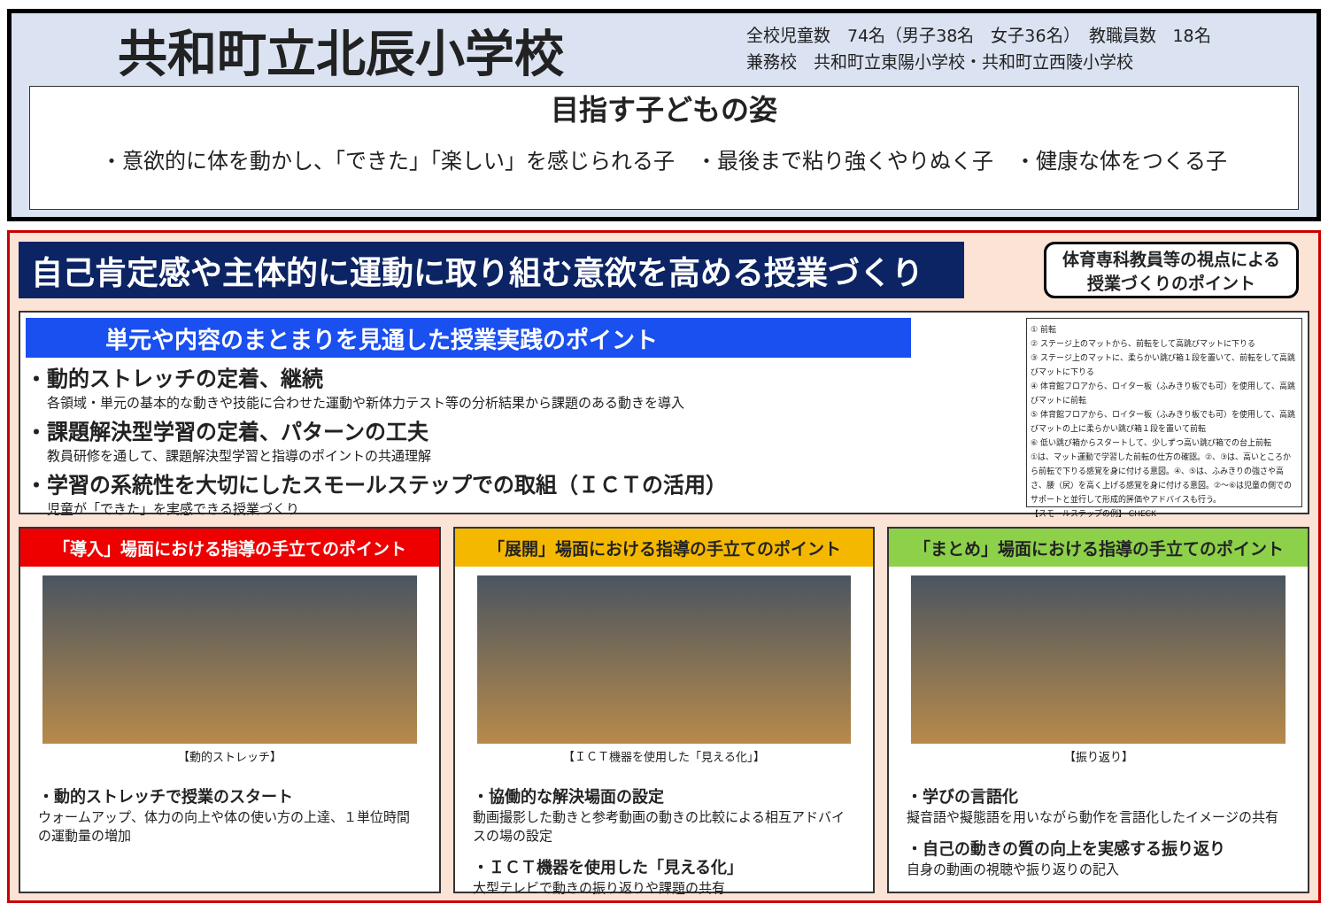共和町立北辰小学校
全校児童数　74名（男子38名　女子36名）　教職員数　18名
兼務校　共和町立東陽小学校・共和町立西陵小学校
目指す子どもの姿
・意欲的に体を動かし、「できた」「楽しい」を感じられる子　・最後まで粘り強くやりぬく子　・健康な体をつくる子
自己肯定感や主体的に運動に取り組む意欲を高める授業づくり
体育専科教員等の視点による
授業づくりのポイント
単元や内容のまとまりを見通した授業実践のポイント
・動的ストレッチの定着、継続
各領域・単元の基本的な動きや技能に合わせた運動や新体力テスト等の分析結果から課題のある動きを導入
・課題解決型学習の定着、パターンの工夫
教員研修を通して、課題解決型学習と指導のポイントの共通理解
・学習の系統性を大切にしたスモールステップでの取組（ＩＣＴの活用）
児童が「できた」を実感できる授業づくり
① 前転
② ステージ上のマットから、前転をして高跳びマットに下りる
③ ステージ上のマットに、柔らかい跳び箱１段を置いて、前転をして高跳びマットに下りる
④ 体育館フロアから、ロイター板（ふみきり板でも可）を使用して、高跳びマットに前転
⑤ 体育館フロアから、ロイター板（ふみきり板でも可）を使用して、高跳びマットの上に柔らかい跳び箱１段を置いて前転
⑥ 低い跳び箱からスタートして、少しずつ高い跳び箱での台上前転
①は、マット運動で学習した前転の仕方の確認。②、③は、高いところから前転で下りる感覚を身に付ける意図。④、⑤は、ふみきりの強さや高さ、腰（尻）を高く上げる感覚を身に付ける意図。②～⑥は児童の側でのサポートと並行して形成的評価やアドバイスも行う。
【スモールステップの例】 CHECK
「導入」場面における指導の手立てのポイント
【動的ストレッチ】
・動的ストレッチで授業のスタート
ウォームアップ、体力の向上や体の使い方の上達、１単位時間の運動量の増加
「展開」場面における指導の手立てのポイント
【ＩＣＴ機器を使用した「見える化」】
・協働的な解決場面の設定
動画撮影した動きと参考動画の動きの比較による相互アドバイスの場の設定
・ＩＣＴ機器を使用した「見える化」
大型テレビで動きの振り返りや課題の共有
「まとめ」場面における指導の手立てのポイント
【振り返り】
・学びの言語化
擬音語や擬態語を用いながら動作を言語化したイメージの共有
・自己の動きの質の向上を実感する振り返り
自身の動画の視聴や振り返りの記入